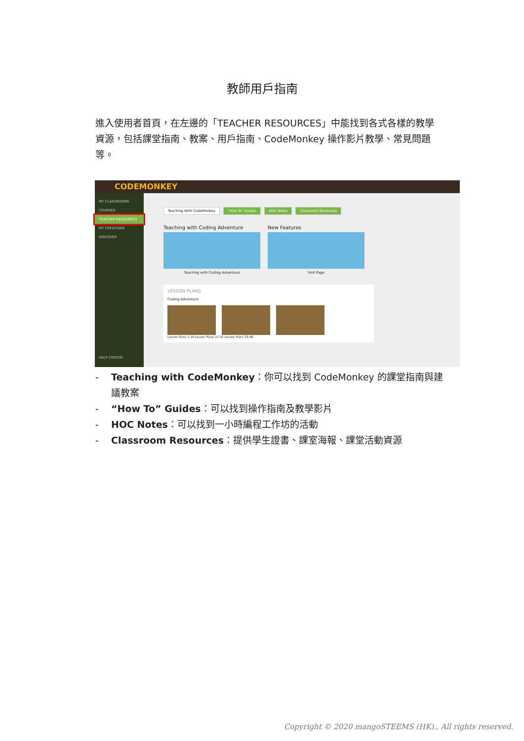教師用戶指南
進入使用者首頁，在左邊的「TEACHER RESOURCES」中能找到各式各樣的教學資源，包括課堂指南、教案、用戶指南、CodeMonkey 操作影片教學、常見問題等。
CODEMONKEY
MY CLASSROOMS
COURSES
TEACHER RESOURCES
MY CREATIONS
DISCOVER
HELP CENTER
Teaching With CodeMonkey "How To" Guides HOC Notes Classroom Resources
Teaching with Coding Adventure
Teaching with Coding Adventure
New Features
Visit Page
LESSON PLANS
Coding Adventure
Lesson Plans 1-16 Lesson Plans 17-32 Lesson Plans 33-48
- Teaching with CodeMonkey：你可以找到 CodeMonkey 的課堂指南與建議教案
- “How To” Guides：可以找到操作指南及教學影片
- HOC Notes：可以找到一小時編程工作坊的活動
- Classroom Resources：提供學生證書、課室海報、課堂活動資源
Copyright © 2020 mangoSTEEMS (HK)., All rights reserved.